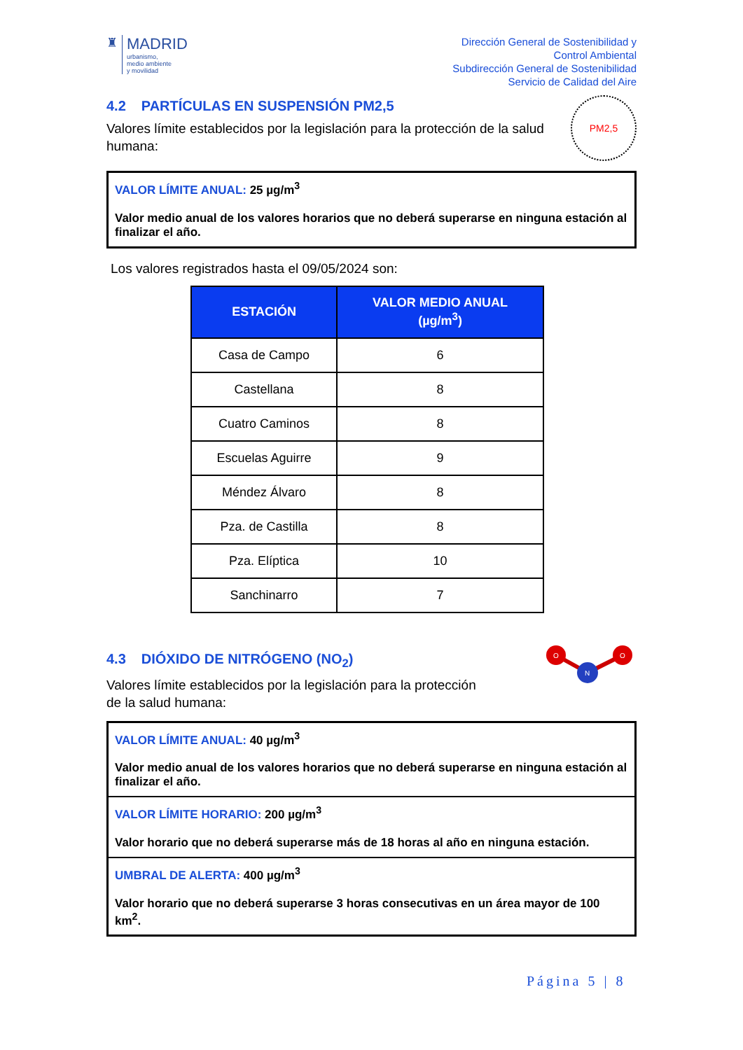♜
MADRID
urbanismo,
medio ambiente
y movilidad
Dirección General de Sostenibilidad y
Control Ambiental
Subdirección General de Sostenibilidad
Servicio de Calidad del Aire
4.2 PARTÍCULAS EN SUSPENSIÓN PM2,5
Valores límite establecidos por la legislación para la protección de la salud humana:
PM2,5
VALOR LÍMITE ANUAL: 25 µg/m<sup>3</sup>
Valor medio anual de los valores horarios que no deberá superarse en ninguna estación al finalizar el año.
Los valores registrados hasta el 09/05/2024 son:
| ESTACIÓN | VALOR MEDIO ANUAL (µg/m<sup>3</sup>) |
| --- | --- |
| Casa de Campo | 6 |
| Castellana | 8 |
| Cuatro Caminos | 8 |
| Escuelas Aguirre | 9 |
| Méndez Álvaro | 8 |
| Pza. de Castilla | 8 |
| Pza. Elíptica | 10 |
| Sanchinarro | 7 |
4.3 DIÓXIDO DE NITRÓGENO (NO<sub>2</sub>)
Valores límite establecidos por la legislación para la protección
de la salud humana:
O
O
N
VALOR LÍMITE ANUAL: 40 µg/m<sup>3</sup>
Valor medio anual de los valores horarios que no deberá superarse en ninguna estación al finalizar el año.
VALOR LÍMITE HORARIO: 200 µg/m<sup>3</sup>
Valor horario que no deberá superarse más de 18 horas al año en ninguna estación.
UMBRAL DE ALERTA: 400 µg/m<sup>3</sup>
Valor horario que no deberá superarse 3 horas consecutivas en un área mayor de 100 km<sup>2</sup>.
Página 5 | 8